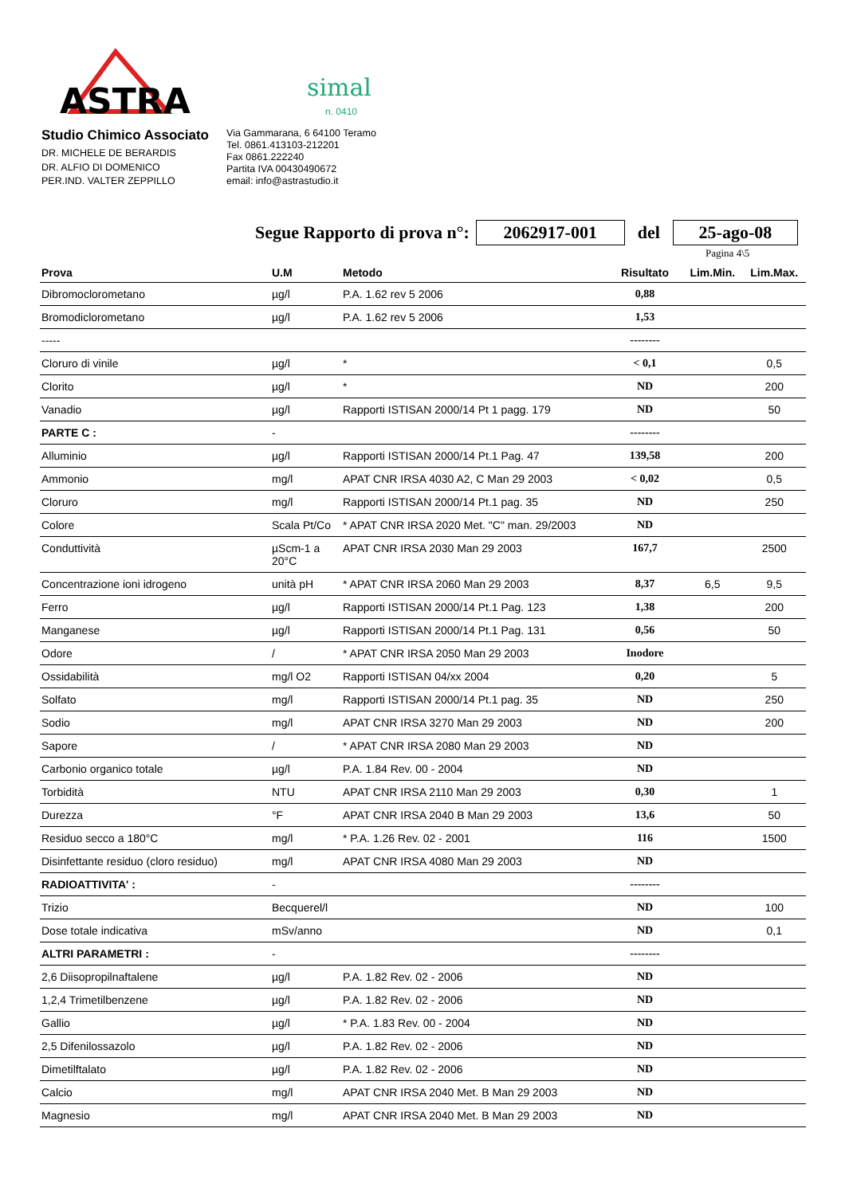ASTRA
simal
n. 0410
Studio Chimico Associato
DR. MICHELE DE BERARDIS
DR. ALFIO DI DOMENICO
PER.IND. VALTER ZEPPILLO
Via Gammarana, 6 64100 Teramo
Tel. 0861.413103-212201
Fax 0861.222240
Partita IVA 00430490672
email: info@astrastudio.it
Segue Rapporto di prova n°: 2062917-001 del 25-ago-08
Pagina 4\5
| Prova | U.M | Metodo | Risultato | Lim.Min. | Lim.Max. |
| --- | --- | --- | --- | --- | --- |
| Dibromoclorometano | µg/l | P.A. 1.62 rev 5 2006 | 0,88 | | |
| Bromodiclorometano | µg/l | P.A. 1.62 rev 5 2006 | 1,53 | | |
| ----- | | | -------- | | |
| Cloruro di vinile | µg/l | * | < 0,1 | | 0,5 |
| Clorito | µg/l | * | ND | | 200 |
| Vanadio | µg/l | Rapporti ISTISAN 2000/14 Pt 1 pagg. 179 | ND | | 50 |
| PARTE C : | - | | -------- | | |
| Alluminio | µg/l | Rapporti ISTISAN 2000/14 Pt.1 Pag. 47 | 139,58 | | 200 |
| Ammonio | mg/l | APAT CNR IRSA 4030 A2, C Man 29 2003 | < 0,02 | | 0,5 |
| Cloruro | mg/l | Rapporti ISTISAN 2000/14 Pt.1 pag. 35 | ND | | 250 |
| Colore | Scala Pt/Co | * APAT CNR IRSA 2020 Met. "C" man. 29/2003 | ND | | |
| Conduttività | µScm-1 a 20°C | APAT CNR IRSA 2030 Man 29 2003 | 167,7 | | 2500 |
| Concentrazione ioni idrogeno | unità pH | * APAT CNR IRSA 2060 Man 29 2003 | 8,37 | 6,5 | 9,5 |
| Ferro | µg/l | Rapporti ISTISAN 2000/14 Pt.1 Pag. 123 | 1,38 | | 200 |
| Manganese | µg/l | Rapporti ISTISAN 2000/14 Pt.1 Pag. 131 | 0,56 | | 50 |
| Odore | / | * APAT CNR IRSA 2050 Man 29 2003 | Inodore | | |
| Ossidabilità | mg/l O2 | Rapporti ISTISAN 04/xx 2004 | 0,20 | | 5 |
| Solfato | mg/l | Rapporti ISTISAN 2000/14 Pt.1 pag. 35 | ND | | 250 |
| Sodio | mg/l | APAT CNR IRSA 3270 Man 29 2003 | ND | | 200 |
| Sapore | / | * APAT CNR IRSA 2080 Man 29 2003 | ND | | |
| Carbonio organico totale | µg/l | P.A. 1.84 Rev. 00 - 2004 | ND | | |
| Torbidità | NTU | APAT CNR IRSA 2110 Man 29 2003 | 0,30 | | 1 |
| Durezza | °F | APAT CNR IRSA 2040 B Man 29 2003 | 13,6 | | 50 |
| Residuo secco a 180°C | mg/l | * P.A. 1.26 Rev. 02 - 2001 | 116 | | 1500 |
| Disinfettante residuo (cloro residuo) | mg/l | APAT CNR IRSA 4080 Man 29 2003 | ND | | |
| RADIOATTIVITA' : | - | | -------- | | |
| Trizio | Becquerel/l | | ND | | 100 |
| Dose totale indicativa | mSv/anno | | ND | | 0,1 |
| ALTRI PARAMETRI : | - | | -------- | | |
| 2,6 Diisopropilnaftalene | µg/l | P.A. 1.82 Rev. 02 - 2006 | ND | | |
| 1,2,4 Trimetilbenzene | µg/l | P.A. 1.82 Rev. 02 - 2006 | ND | | |
| Gallio | µg/l | * P.A. 1.83 Rev. 00 - 2004 | ND | | |
| 2,5 Difenilossazolo | µg/l | P.A. 1.82 Rev. 02 - 2006 | ND | | |
| Dimetilftalato | µg/l | P.A. 1.82 Rev. 02 - 2006 | ND | | |
| Calcio | mg/l | APAT CNR IRSA 2040 Met. B Man 29 2003 | ND | | |
| Magnesio | mg/l | APAT CNR IRSA 2040 Met. B Man 29 2003 | ND | | |